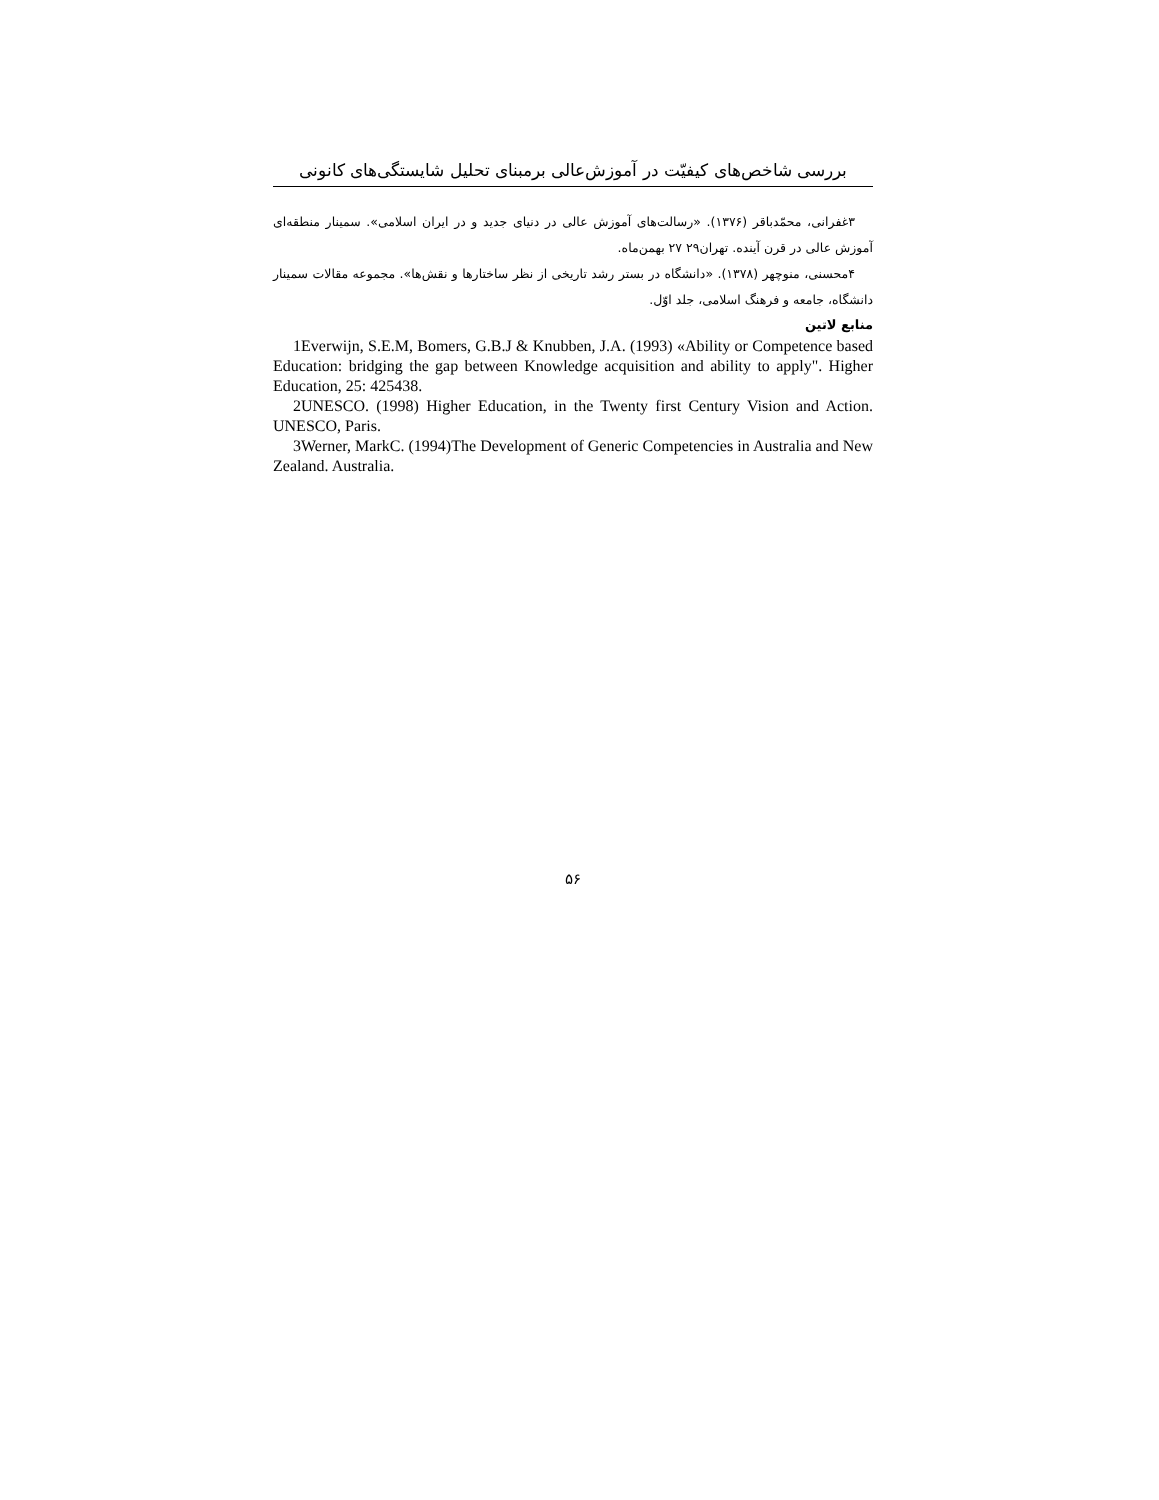بررسی شاخص‌های کیفیّت در آموزش‌عالی برمبنای تحلیل شایستگی‌های کانونی
۳غفرانی، محمّدباقر (۱۳۷۶). «رسالت‌های آموزش عالی در دنیای جدید و در ایران اسلامی». سمینار منطقه‌ای آموزش عالی در قرن آینده. تهران۲۹ ۲۷ بهمن‌ماه.
۴محسنی، منوچهر (۱۳۷۸). «دانشگاه در بستر رشد تاریخی از نظر ساختارها و نقش‌ها». مجموعه مقالات سمینار دانشگاه، جامعه و فرهنگ اسلامی، جلد اوّل.
منابع لاتین
1Everwijn, S.E.M, Bomers, G.B.J & Knubben, J.A. (1993) «Ability or Competence based Education: bridging the gap between Knowledge acquisition and ability to apply". Higher Education, 25: 425438.
2UNESCO. (1998) Higher Education, in the Twenty first Century Vision and Action. UNESCO, Paris.
3Werner, MarkC. (1994)The Development of Generic Competencies in Australia and New Zealand. Australia.
۵۶